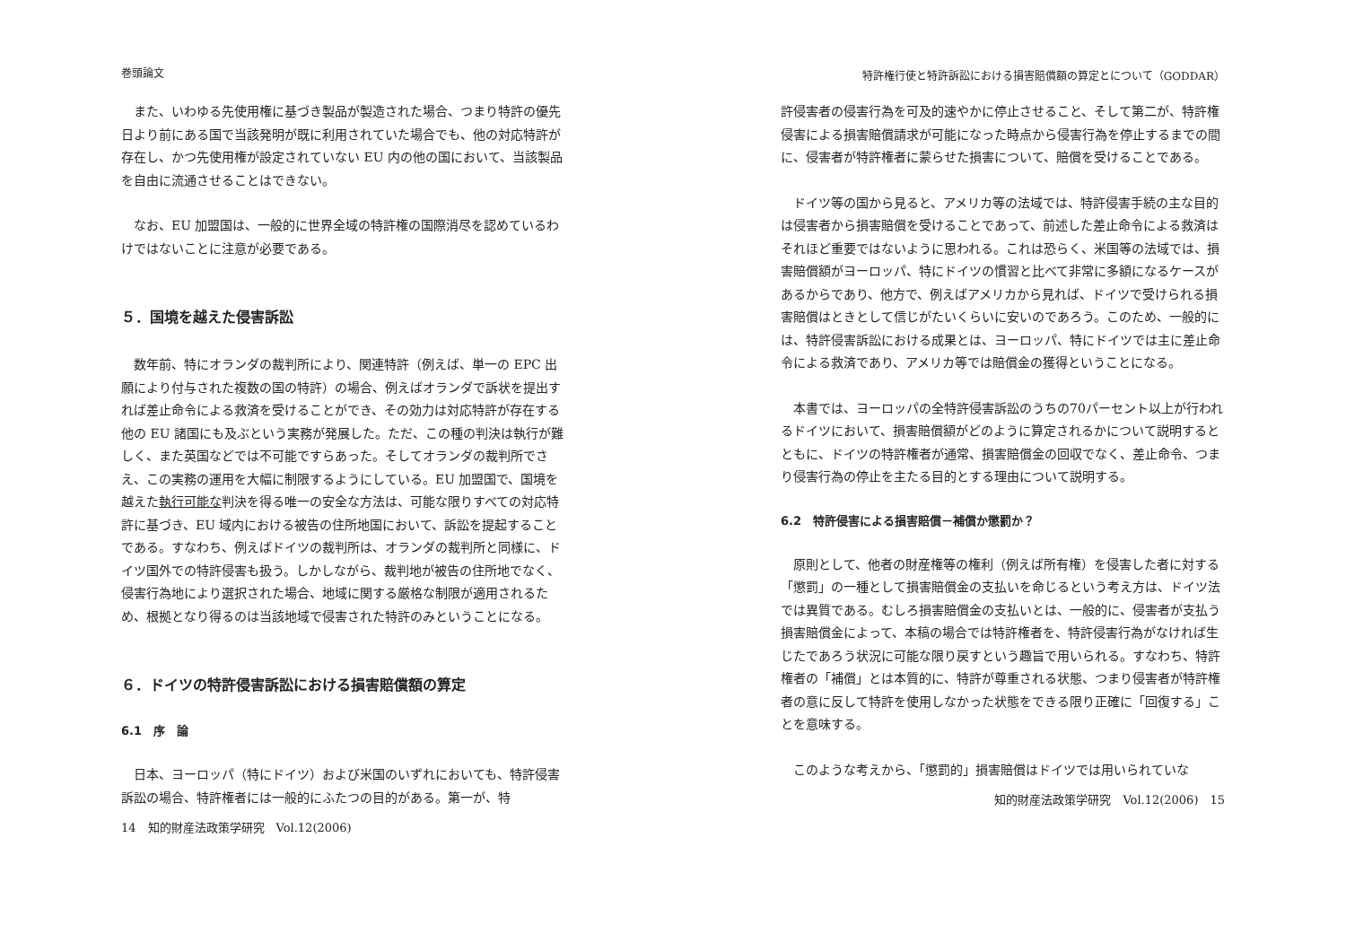巻頭論文
また、いわゆる先使用権に基づき製品が製造された場合、つまり特許の優先日より前にある国で当該発明が既に利用されていた場合でも、他の対応特許が存在し、かつ先使用権が設定されていない EU 内の他の国において、当該製品を自由に流通させることはできない。
なお、EU 加盟国は、一般的に世界全域の特許権の国際消尽を認めているわけではないことに注意が必要である。
５．国境を越えた侵害訴訟
数年前、特にオランダの裁判所により、関連特許（例えば、単一の EPC 出願により付与された複数の国の特許）の場合、例えばオランダで訴状を提出すれば差止命令による救済を受けることができ、その効力は対応特許が存在する他の EU 諸国にも及ぶという実務が発展した。ただ、この種の判決は執行が難しく、また英国などでは不可能ですらあった。そしてオランダの裁判所でさえ、この実務の運用を大幅に制限するようにしている。EU 加盟国で、国境を越えた執行可能な判決を得る唯一の安全な方法は、可能な限りすべての対応特許に基づき、EU 域内における被告の住所地国において、訴訟を提起することである。すなわち、例えばドイツの裁判所は、オランダの裁判所と同様に、ドイツ国外での特許侵害も扱う。しかしながら、裁判地が被告の住所地でなく、侵害行為地により選択された場合、地域に関する厳格な制限が適用されるため、根拠となり得るのは当該地域で侵害された特許のみということになる。
６．ドイツの特許侵害訴訟における損害賠償額の算定
6.1　序　論
日本、ヨーロッパ（特にドイツ）および米国のいずれにおいても、特許侵害訴訟の場合、特許権者には一般的にふたつの目的がある。第一が、特
14　知的財産法政策学研究　Vol.12(2006)
特許権行使と特許訴訟における損害賠償額の算定とについて（GODDAR）
許侵害者の侵害行為を可及的速やかに停止させること、そして第二が、特許権侵害による損害賠償請求が可能になった時点から侵害行為を停止するまでの間に、侵害者が特許権者に蒙らせた損害について、賠償を受けることである。
ドイツ等の国から見ると、アメリカ等の法域では、特許侵害手続の主な目的は侵害者から損害賠償を受けることであって、前述した差止命令による救済はそれほど重要ではないように思われる。これは恐らく、米国等の法域では、損害賠償額がヨーロッパ、特にドイツの慣習と比べて非常に多額になるケースがあるからであり、他方で、例えばアメリカから見れば、ドイツで受けられる損害賠償はときとして信じがたいくらいに安いのであろう。このため、一般的には、特許侵害訴訟における成果とは、ヨーロッパ、特にドイツでは主に差止命令による救済であり、アメリカ等では賠償金の獲得ということになる。
本書では、ヨーロッパの全特許侵害訴訟のうちの70パーセント以上が行われるドイツにおいて、損害賠償額がどのように算定されるかについて説明するとともに、ドイツの特許権者が通常、損害賠償金の回収でなく、差止命令、つまり侵害行為の停止を主たる目的とする理由について説明する。
6.2　特許侵害による損害賠償－補償か懲罰か？
原則として、他者の財産権等の権利（例えば所有権）を侵害した者に対する「懲罰」の一種として損害賠償金の支払いを命じるという考え方は、ドイツ法では異質である。むしろ損害賠償金の支払いとは、一般的に、侵害者が支払う損害賠償金によって、本稿の場合では特許権者を、特許侵害行為がなければ生じたであろう状況に可能な限り戻すという趣旨で用いられる。すなわち、特許権者の「補償」とは本質的に、特許が尊重される状態、つまり侵害者が特許権者の意に反して特許を使用しなかった状態をできる限り正確に「回復する」ことを意味する。
このような考えから、「懲罰的」損害賠償はドイツでは用いられていな
知的財産法政策学研究　Vol.12(2006)　15